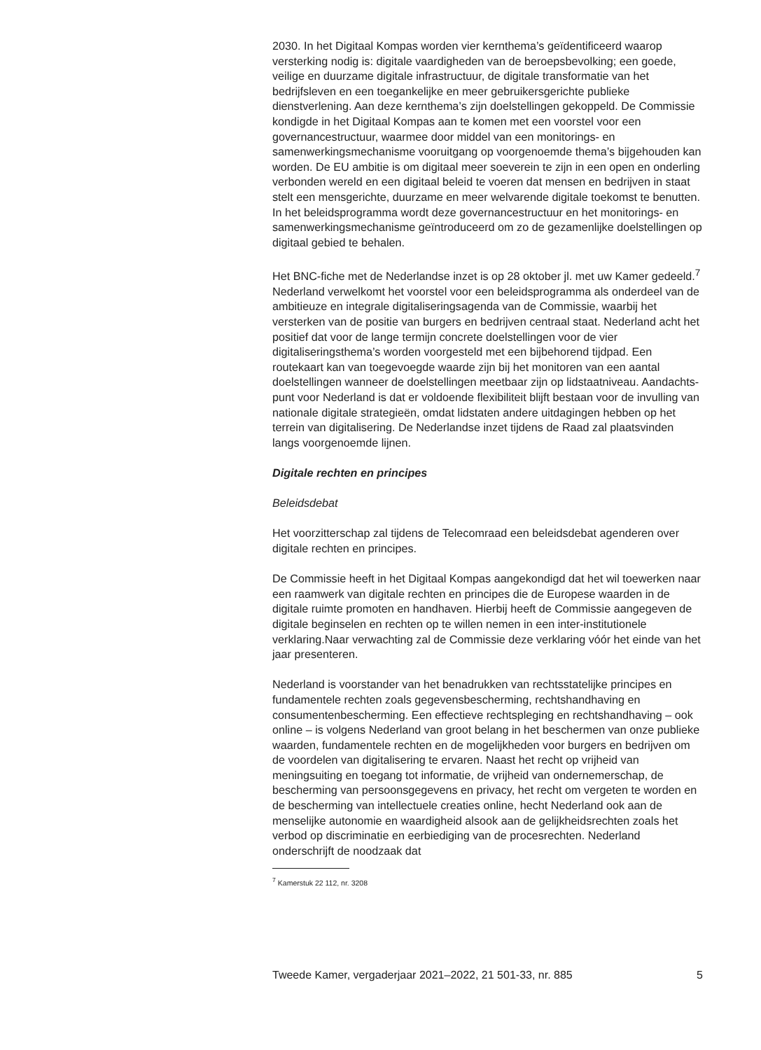2030. In het Digitaal Kompas worden vier kernthema’s geïdentificeerd waarop versterking nodig is: digitale vaardigheden van de beroepsbe­volking; een goede, veilige en duurzame digitale infrastructuur, de digitale transformatie van het bedrijfsleven en een toegankelijke en meer gebruikersgerichte publieke dienstverlening. Aan deze kernthema’s zijn doelstellingen gekoppeld. De Commissie kondigde in het Digitaal Kompas aan te komen met een voorstel voor een governancestructuur, waarmee door middel van een monitorings- en samenwerkingsmechanisme vooruitgang op voorgenoemde thema’s bijgehouden kan worden. De EU ambitie is om digitaal meer soeverein te zijn in een open en onderling verbonden wereld en een digitaal beleid te voeren dat mensen en bedrijven in staat stelt een mensgerichte, duurzame en meer welvarende digitale toekomst te benutten. In het beleidsprogramma wordt deze governancestructuur en het monitorings- en samenwerkingsmechanisme geïntroduceerd om zo de gezamenlijke doelstellingen op digitaal gebied te behalen.
Het BNC-fiche met de Nederlandse inzet is op 28 oktober jl. met uw Kamer gedeeld.<sup>7</sup> Nederland verwelkomt het voorstel voor een beleidsprogramma als onderdeel van de ambitieuze en integrale digitaliseringsagenda van de Commissie, waarbij het versterken van de positie van burgers en bedrijven centraal staat. Nederland acht het positief dat voor de lange termijn concrete doelstellingen voor de vier digitaliseringsthema’s worden voorgesteld met een bijbehorend tijdpad. Een routekaart kan van toegevoegde waarde zijn bij het monitoren van een aantal doelstellingen wanneer de doelstellingen meetbaar zijn op lidstaatniveau. Aandachts­punt voor Nederland is dat er voldoende flexibiliteit blijft bestaan voor de invulling van nationale digitale strategieën, omdat lidstaten andere uitdagingen hebben op het terrein van digitalisering. De Nederlandse inzet tijdens de Raad zal plaatsvinden langs voorgenoemde lijnen.
Digitale rechten en principes
Beleidsdebat
Het voorzitterschap zal tijdens de Telecomraad een beleidsdebat agenderen over digitale rechten en principes.
De Commissie heeft in het Digitaal Kompas aangekondigd dat het wil toewerken naar een raamwerk van digitale rechten en principes die de Europese waarden in de digitale ruimte promoten en handhaven. Hierbij heeft de Commissie aangegeven de digitale beginselen en rechten op te willen nemen in een inter-institutionele verklaring.Naar verwachting zal de Commissie deze verklaring vóór het einde van het jaar presenteren.
Nederland is voorstander van het benadrukken van rechtsstatelijke principes en fundamentele rechten zoals gegevensbescherming, rechtshandhaving en consumentenbescherming. Een effectieve rechts­pleging en rechtshandhaving – ook online – is volgens Nederland van groot belang in het beschermen van onze publieke waarden, funda­mentele rechten en de mogelijkheden voor burgers en bedrijven om de voordelen van digitalisering te ervaren. Naast het recht op vrijheid van meningsuiting en toegang tot informatie, de vrijheid van ondernemer­schap, de bescherming van persoonsgegevens en privacy, het recht om vergeten te worden en de bescherming van intellectuele creaties online, hecht Nederland ook aan de menselijke autonomie en waardigheid alsook aan de gelijkheidsrechten zoals het verbod op discriminatie en eerbie­diging van de procesrechten. Nederland onderschrijft de noodzaak dat
<sup>7</sup> Kamerstuk 22 112, nr. 3208
Tweede Kamer, vergaderjaar 2021–2022, 21 501-33, nr. 885 5